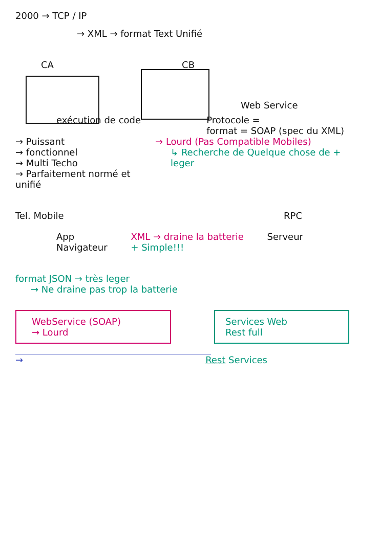2000 → TCP / IP
→ XML → format Text Unifié
CA CB
Web Service
exécution de code Protocole =
format = SOAP (spec du XML)
→ Puissant
→ fonctionnel
→ Multi Techo
→ Parfaitement normé et unifié
→ Lourd (Pas Compatible Mobiles)
↳ Recherche de Quelque chose de + leger
Tel. Mobile RPC
App
Navigateur
XML → draine la batterie
+ Simple!!!
Serveur
format JSON → très leger
→ Ne draine pas trop la batterie
WebService (SOAP)
→ Lourd
Services Web
Rest full
→ Rest Services